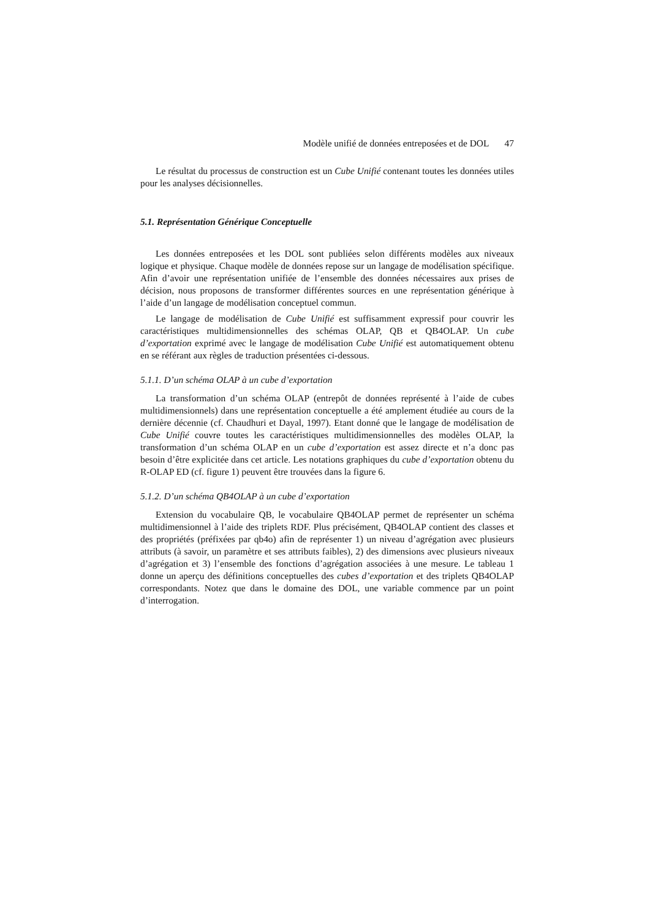Modèle unifié de données entreposées et de DOL 47
Le résultat du processus de construction est un Cube Unifié contenant toutes les données utiles pour les analyses décisionnelles.
5.1. Représentation Générique Conceptuelle
Les données entreposées et les DOL sont publiées selon différents modèles aux niveaux logique et physique. Chaque modèle de données repose sur un langage de modélisation spécifique. Afin d’avoir une représentation unifiée de l’ensemble des données nécessaires aux prises de décision, nous proposons de transformer différentes sources en une représentation générique à l’aide d’un langage de modélisation conceptuel commun.
Le langage de modélisation de Cube Unifié est suffisamment expressif pour couvrir les caractéristiques multidimensionnelles des schémas OLAP, QB et QB4OLAP. Un cube d’exportation exprimé avec le langage de modélisation Cube Unifié est automatiquement obtenu en se référant aux règles de traduction présentées ci-dessous.
5.1.1. D’un schéma OLAP à un cube d’exportation
La transformation d’un schéma OLAP (entrepôt de données représenté à l’aide de cubes multidimensionnels) dans une représentation conceptuelle a été amplement étudiée au cours de la dernière décennie (cf. Chaudhuri et Dayal, 1997). Etant donné que le langage de modélisation de Cube Unifié couvre toutes les caractéristiques multidimensionnelles des modèles OLAP, la transformation d’un schéma OLAP en un cube d’exportation est assez directe et n’a donc pas besoin d’être explicitée dans cet article. Les notations graphiques du cube d’exportation obtenu du R-OLAP ED (cf. figure 1) peuvent être trouvées dans la figure 6.
5.1.2. D’un schéma QB4OLAP à un cube d’exportation
Extension du vocabulaire QB, le vocabulaire QB4OLAP permet de représenter un schéma multidimensionnel à l’aide des triplets RDF. Plus précisément, QB4OLAP contient des classes et des propriétés (préfixées par qb4o) afin de représenter 1) un niveau d’agrégation avec plusieurs attributs (à savoir, un paramètre et ses attributs faibles), 2) des dimensions avec plusieurs niveaux d’agrégation et 3) l’ensemble des fonctions d’agrégation associées à une mesure. Le tableau 1 donne un aperçu des définitions conceptuelles des cubes d’exportation et des triplets QB4OLAP correspondants. Notez que dans le domaine des DOL, une variable commence par un point d’interrogation.